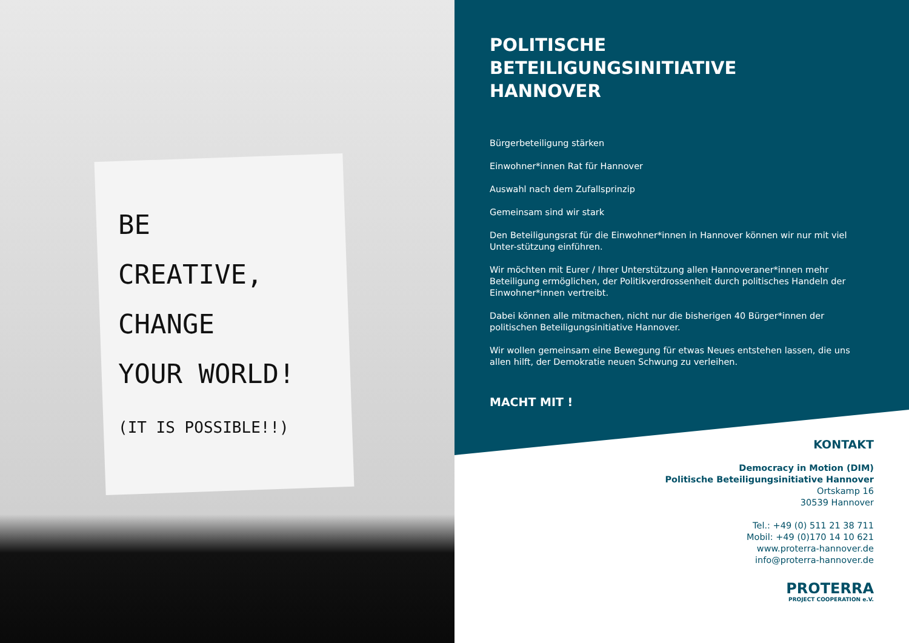BE
CREATIVE,
CHANGE
YOUR WORLD!
(IT IS POSSIBLE!!)
POLITISCHE
BETEILIGUNGSINITIATIVE
HANNOVER
Bürgerbeteiligung stärken
Einwohner*innen Rat für Hannover
Auswahl nach dem Zufallsprinzip
Gemeinsam sind wir stark
Den Beteiligungsrat für die Einwohner*innen in Hannover können wir nur mit viel Unter-stützung einführen.
Wir möchten mit Eurer / Ihrer Unterstützung allen Hannoveraner*innen mehr Beteiligung ermöglichen, der Politikverdrossenheit durch politisches Handeln der Einwohner*innen vertreibt.
Dabei können alle mitmachen, nicht nur die bisherigen 40 Bürger*innen der politischen Beteiligungsinitiative Hannover.
Wir wollen gemeinsam eine Bewegung für etwas Neues entstehen lassen, die uns allen hilft, der Demokratie neuen Schwung zu verleihen.
MACHT MIT !
KONTAKT
Democracy in Motion (DIM)
Politische Beteiligungsinitiative Hannover
Ortskamp 16
30539 Hannover
Tel.: +49 (0) 511 21 38 711
Mobil: +49 (0)170 14 10 621
www.proterra-hannover.de
info@proterra-hannover.de
PROTERRA
PROJECT COOPERATION e.V.